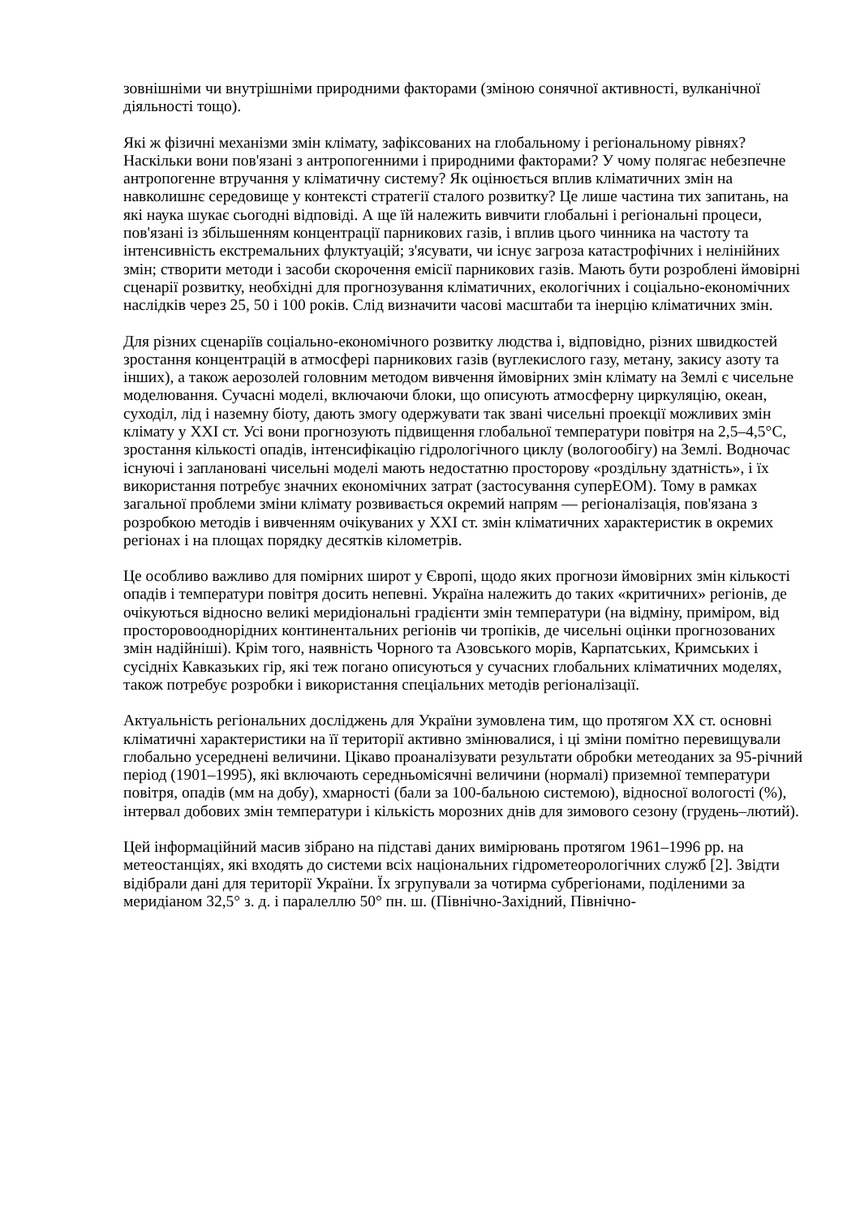зовнішніми чи внутрішніми природними факторами (зміною сонячної активності, вулканічної діяльності тощо).
Які ж фізичні механізми змін клімату, зафіксованих на глобальному і регіональному рівнях? Наскільки вони пов'язані з антропогенними і природними факторами? У чому полягає небезпечне антропогенне втручання у кліматичну систему? Як оцінюється вплив кліматичних змін на навколишнє середовище у контексті стратегії сталого розвитку? Це лише частина тих запитань, на які наука шукає сьогодні відповіді. А ще їй належить вивчити глобальні і регіональні процеси, пов'язані із збільшенням концентрації парникових газів, і вплив цього чинника на частоту та інтенсивність екстремальних флуктуацій; з'ясувати, чи існує загроза катастрофічних і нелінійних змін; створити методи і засоби скорочення емісії парникових газів. Мають бути розроблені ймовірні сценарії розвитку, необхідні для прогнозування кліматичних, екологічних і соціально-економічних наслідків через 25, 50 і 100 років. Слід визначити часові масштаби та інерцію кліматичних змін.
Для різних сценаріїв соціально-економічного розвитку людства і, відповідно, різних швидкостей зростання концентрацій в атмосфері парникових газів (вуглекислого газу, метану, закису азоту та інших), а також аерозолей головним методом вивчення ймовірних змін клімату на Землі є чисельне моделювання. Сучасні моделі, включаючи блоки, що описують атмосферну циркуляцію, океан, суходіл, лід і наземну біоту, дають змогу одержувати так звані чисельні проекції можливих змін клімату у XXI ст. Усі вони прогнозують підвищення глобальної температури повітря на 2,5–4,5°С, зростання кількості опадів, інтенсифікацію гідрологічного циклу (вологообігу) на Землі. Водночас існуючі і заплановані чисельні моделі мають недостатню просторову «роздільну здатність», і їх використання потребує значних економічних затрат (застосування суперЕОМ). Тому в рамках загальної проблеми зміни клімату розвивається окремий напрям — регіоналізація, пов'язана з розробкою методів і вивченням очікуваних у XXI ст. змін кліматичних характеристик в окремих регіонах і на площах порядку десятків кілометрів.
Це особливо важливо для помірних широт у Європі, щодо яких прогнози ймовірних змін кількості опадів і температури повітря досить непевні. Україна належить до таких «критичних» регіонів, де очікуються відносно великі меридіональні градієнти змін температури (на відміну, приміром, від просторовооднорідних континентальних регіонів чи тропіків, де чисельні оцінки прогнозованих змін надійніші). Крім того, наявність Чорного та Азовського морів, Карпатських, Кримських і сусідніх Кавказьких гір, які теж погано описуються у сучасних глобальних кліматичних моделях, також потребує розробки і використання спеціальних методів регіоналізації.
Актуальність регіональних досліджень для України зумовлена тим, що протягом XX ст. основні кліматичні характеристики на її території активно змінювалися, і ці зміни помітно перевищували глобально усереднені величини. Цікаво проаналізувати результати обробки метеоданих за 95-річний період (1901–1995), які включають середньомісячні величини (нормалі) приземної температури повітря, опадів (мм на добу), хмарності (бали за 100-бальною системою), відносної вологості (%), інтервал добових змін температури і кількість морозних днів для зимового сезону (грудень–лютий).
Цей інформаційний масив зібрано на підставі даних вимірювань протягом 1961–1996 рр. на метеостанціях, які входять до системи всіх національних гідрометеорологічних служб [2]. Звідти відібрали дані для території України. Їх згрупували за чотирма субрегіонами, поділеними за меридіаном 32,5° з. д. і паралеллю 50° пн. ш. (Північно-Західний, Північно-